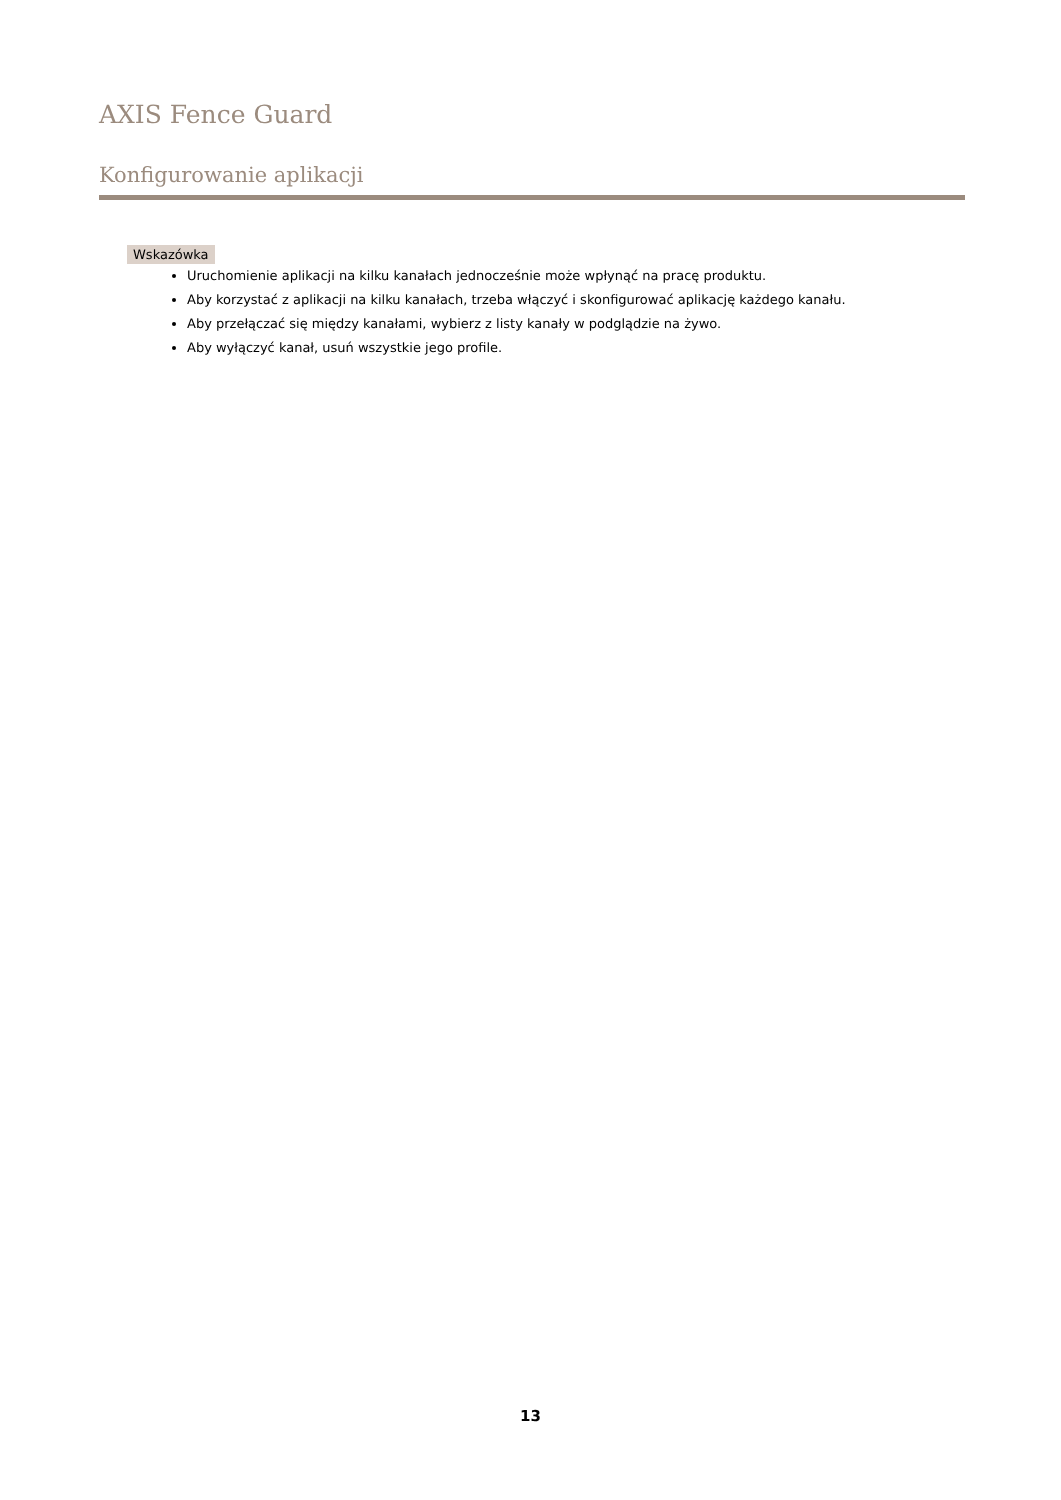AXIS Fence Guard
Konfigurowanie aplikacji
Wskazówka
Uruchomienie aplikacji na kilku kanałach jednocześnie może wpłynąć na pracę produktu.
Aby korzystać z aplikacji na kilku kanałach, trzeba włączyć i skonfigurować aplikację każdego kanału.
Aby przełączać się między kanałami, wybierz z listy kanały w podglądzie na żywo.
Aby wyłączyć kanał, usuń wszystkie jego profile.
13